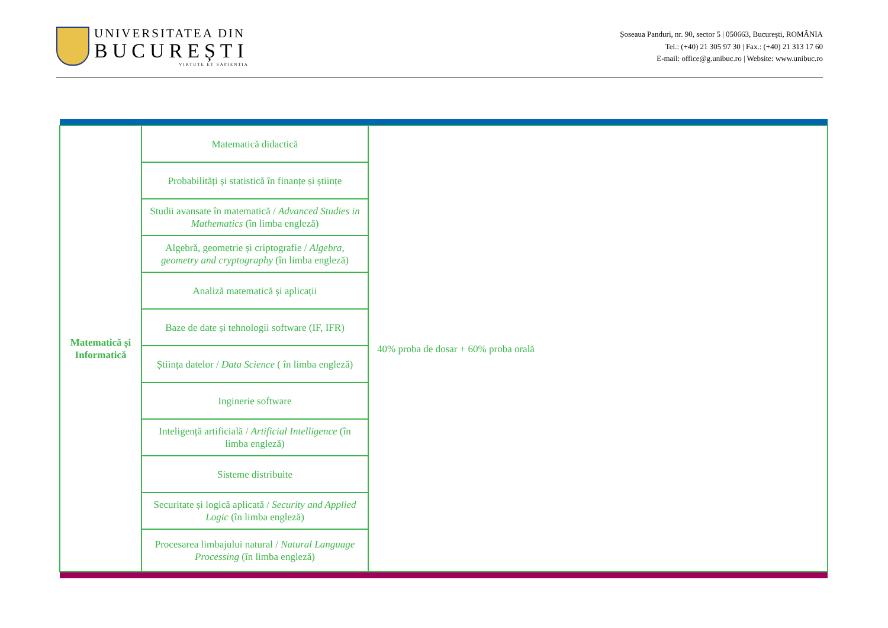UNIVERSITATEA DIN
BUCUREȘTI
VIRTUTE ET SAPIENTIA
Șoseaua Panduri, nr. 90, sector 5 | 050663, București, ROMÂNIA
Tel.: (+40) 21 305 97 30 | Fax.: (+40) 21 313 17 60
E-mail: office@g.unibuc.ro | Website: www.unibuc.ro
| Matematică și Informatică | Matematică didactică | 40% proba de dosar + 60% proba orală |
| | Probabilități și statistică în finanțe și științe | |
| | Studii avansate în matematică / Advanced Studies in Mathematics (în limba engleză) | |
| | Algebră, geometrie și criptografie / Algebra, geometry and cryptography (în limba engleză) | |
| | Analiză matematică și aplicații | |
| | Baze de date și tehnologii software (IF, IFR) | |
| | Știința datelor / Data Science ( în limba engleză) | |
| | Inginerie software | |
| | Inteligență artificială / Artificial Intelligence (în limba engleză) | |
| | Sisteme distribuite | |
| | Securitate și logică aplicată / Security and Applied Logic (în limba engleză) | |
| | Procesarea limbajului natural / Natural Language Processing (în limba engleză) | |